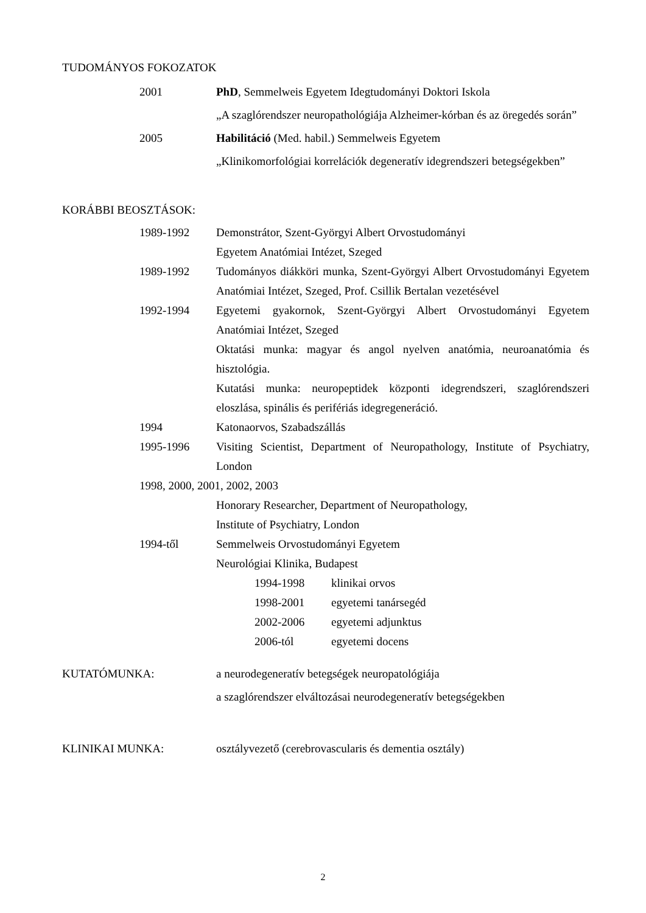TUDOMÁNYOS FOKOZATOK
2001 PhD, Semmelweis Egyetem Idegtudományi Doktori Iskola
„A szaglórendszer neuropathológiája Alzheimer-kórban és az öregedés során”
2005 Habilitáció (Med. habil.) Semmelweis Egyetem
„Klinikomorfológiai korrelációk degeneratív idegrendszeri betegségekben”
KORÁBBI BEOSZTÁSOK:
1989-1992 Demonstrátor, Szent-Györgyi Albert Orvostudományi
Egyetem Anatómiai Intézet, Szeged
1989-1992 Tudományos diákköri munka, Szent-Györgyi Albert Orvostudományi Egyetem Anatómiai Intézet, Szeged, Prof. Csillik Bertalan vezetésével
1992-1994 Egyetemi gyakornok, Szent-Györgyi Albert Orvostudományi Egyetem Anatómiai Intézet, Szeged
Oktatási munka: magyar és angol nyelven anatómia, neuroanatómia és hisztológia.
Kutatási munka: neuropeptidek központi idegrendszeri, szaglórendszeri eloszlása, spinális és perifériás idegregeneráció.
1994 Katonaorvos, Szabadszállás
1995-1996 Visiting Scientist, Department of Neuropathology, Institute of Psychiatry, London
1998, 2000, 2001, 2002, 2003
Honorary Researcher, Department of Neuropathology,
Institute of Psychiatry, London
1994-től Semmelweis Orvostudományi Egyetem
Neurológiai Klinika, Budapest
1994-1998 klinikai orvos
1998-2001 egyetemi tanársegéd
2002-2006 egyetemi adjunktus
2006-tól egyetemi docens
KUTATÓMUNKA: a neurodegeneratív betegségek neuropatológiája
a szaglórendszer elváltozásai neurodegeneratív betegségekben
KLINIKAI MUNKA: osztályvezető (cerebrovascularis és dementia osztály)
2